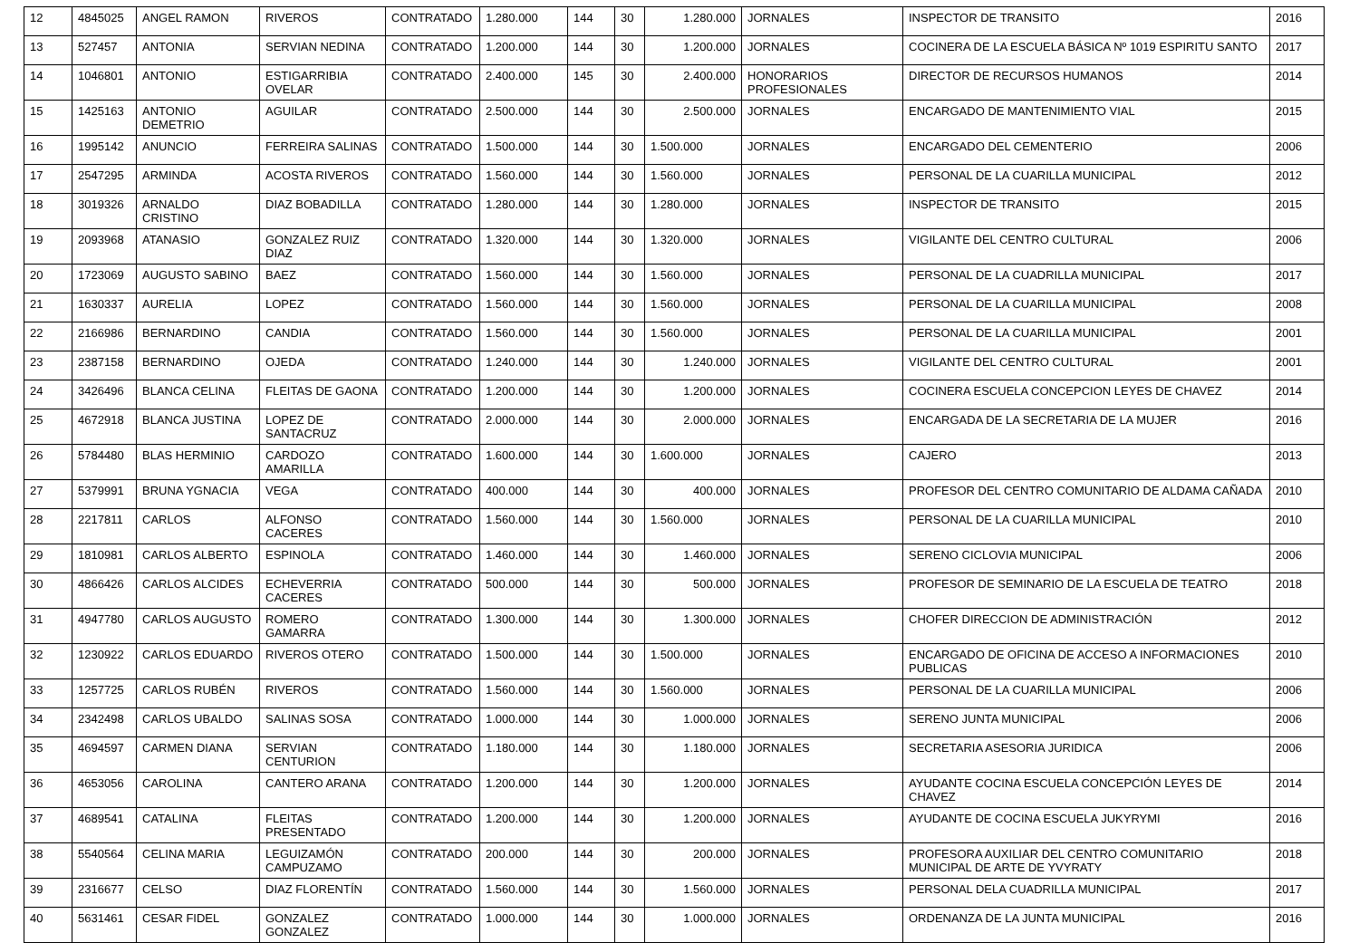| 12 | 4845025 | ANGEL RAMON | RIVEROS | CONTRATADO | 1.280.000 | 144 | 30 | 1.280.000 | JORNALES | INSPECTOR DE TRANSITO | 2016 |
| 13 | 527457 | ANTONIA | SERVIAN NEDINA | CONTRATADO | 1.200.000 | 144 | 30 | 1.200.000 | JORNALES | COCINERA DE LA ESCUELA BÁSICA Nº 1019 ESPIRITU SANTO | 2017 |
| 14 | 1046801 | ANTONIO | ESTIGARRIBIA OVELAR | CONTRATADO | 2.400.000 | 145 | 30 | 2.400.000 | HONORARIOS PROFESIONALES | DIRECTOR DE RECURSOS HUMANOS | 2014 |
| 15 | 1425163 | ANTONIO DEMETRIO | AGUILAR | CONTRATADO | 2.500.000 | 144 | 30 | 2.500.000 | JORNALES | ENCARGADO DE MANTENIMIENTO VIAL | 2015 |
| 16 | 1995142 | ANUNCIO | FERREIRA SALINAS | CONTRATADO | 1.500.000 | 144 | 30 | 1.500.000 | JORNALES | ENCARGADO DEL CEMENTERIO | 2006 |
| 17 | 2547295 | ARMINDA | ACOSTA RIVEROS | CONTRATADO | 1.560.000 | 144 | 30 | 1.560.000 | JORNALES | PERSONAL DE LA CUARILLA MUNICIPAL | 2012 |
| 18 | 3019326 | ARNALDO CRISTINO | DIAZ BOBADILLA | CONTRATADO | 1.280.000 | 144 | 30 | 1.280.000 | JORNALES | INSPECTOR DE TRANSITO | 2015 |
| 19 | 2093968 | ATANASIO | GONZALEZ RUIZ DIAZ | CONTRATADO | 1.320.000 | 144 | 30 | 1.320.000 | JORNALES | VIGILANTE DEL CENTRO CULTURAL | 2006 |
| 20 | 1723069 | AUGUSTO SABINO | BAEZ | CONTRATADO | 1.560.000 | 144 | 30 | 1.560.000 | JORNALES | PERSONAL DE LA CUADRILLA MUNICIPAL | 2017 |
| 21 | 1630337 | AURELIA | LOPEZ | CONTRATADO | 1.560.000 | 144 | 30 | 1.560.000 | JORNALES | PERSONAL DE LA CUARILLA MUNICIPAL | 2008 |
| 22 | 2166986 | BERNARDINO | CANDIA | CONTRATADO | 1.560.000 | 144 | 30 | 1.560.000 | JORNALES | PERSONAL DE LA CUARILLA MUNICIPAL | 2001 |
| 23 | 2387158 | BERNARDINO | OJEDA | CONTRATADO | 1.240.000 | 144 | 30 | 1.240.000 | JORNALES | VIGILANTE DEL CENTRO CULTURAL | 2001 |
| 24 | 3426496 | BLANCA CELINA | FLEITAS DE GAONA | CONTRATADO | 1.200.000 | 144 | 30 | 1.200.000 | JORNALES | COCINERA ESCUELA CONCEPCION LEYES DE CHAVEZ | 2014 |
| 25 | 4672918 | BLANCA JUSTINA | LOPEZ DE SANTACRUZ | CONTRATADO | 2.000.000 | 144 | 30 | 2.000.000 | JORNALES | ENCARGADA DE LA SECRETARIA DE LA MUJER | 2016 |
| 26 | 5784480 | BLAS HERMINIO | CARDOZO AMARILLA | CONTRATADO | 1.600.000 | 144 | 30 | 1.600.000 | JORNALES | CAJERO | 2013 |
| 27 | 5379991 | BRUNA YGNACIA | VEGA | CONTRATADO | 400.000 | 144 | 30 | 400.000 | JORNALES | PROFESOR DEL CENTRO COMUNITARIO DE ALDAMA CAÑADA | 2010 |
| 28 | 2217811 | CARLOS | ALFONSO CACERES | CONTRATADO | 1.560.000 | 144 | 30 | 1.560.000 | JORNALES | PERSONAL DE LA CUARILLA MUNICIPAL | 2010 |
| 29 | 1810981 | CARLOS ALBERTO | ESPINOLA | CONTRATADO | 1.460.000 | 144 | 30 | 1.460.000 | JORNALES | SERENO CICLOVIA MUNICIPAL | 2006 |
| 30 | 4866426 | CARLOS ALCIDES | ECHEVERRIA CACERES | CONTRATADO | 500.000 | 144 | 30 | 500.000 | JORNALES | PROFESOR DE SEMINARIO DE LA ESCUELA DE TEATRO | 2018 |
| 31 | 4947780 | CARLOS AUGUSTO | ROMERO GAMARRA | CONTRATADO | 1.300.000 | 144 | 30 | 1.300.000 | JORNALES | CHOFER DIRECCION DE ADMINISTRACIÓN | 2012 |
| 32 | 1230922 | CARLOS EDUARDO | RIVEROS OTERO | CONTRATADO | 1.500.000 | 144 | 30 | 1.500.000 | JORNALES | ENCARGADO DE OFICINA DE ACCESO A INFORMACIONES PUBLICAS | 2010 |
| 33 | 1257725 | CARLOS RUBÉN | RIVEROS | CONTRATADO | 1.560.000 | 144 | 30 | 1.560.000 | JORNALES | PERSONAL DE LA CUARILLA MUNICIPAL | 2006 |
| 34 | 2342498 | CARLOS UBALDO | SALINAS SOSA | CONTRATADO | 1.000.000 | 144 | 30 | 1.000.000 | JORNALES | SERENO JUNTA MUNICIPAL | 2006 |
| 35 | 4694597 | CARMEN DIANA | SERVIAN CENTURION | CONTRATADO | 1.180.000 | 144 | 30 | 1.180.000 | JORNALES | SECRETARIA ASESORIA JURIDICA | 2006 |
| 36 | 4653056 | CAROLINA | CANTERO ARANA | CONTRATADO | 1.200.000 | 144 | 30 | 1.200.000 | JORNALES | AYUDANTE COCINA ESCUELA CONCEPCIÓN LEYES DE CHAVEZ | 2014 |
| 37 | 4689541 | CATALINA | FLEITAS PRESENTADO | CONTRATADO | 1.200.000 | 144 | 30 | 1.200.000 | JORNALES | AYUDANTE DE COCINA ESCUELA JUKYRYMI | 2016 |
| 38 | 5540564 | CELINA MARIA | LEGUIZAMÓN CAMPUZAMO | CONTRATADO | 200.000 | 144 | 30 | 200.000 | JORNALES | PROFESORA AUXILIAR DEL CENTRO COMUNITARIO MUNICIPAL DE ARTE DE YVYRATY | 2018 |
| 39 | 2316677 | CELSO | DIAZ FLORENTÍN | CONTRATADO | 1.560.000 | 144 | 30 | 1.560.000 | JORNALES | PERSONAL DELA CUADRILLA MUNICIPAL | 2017 |
| 40 | 5631461 | CESAR FIDEL | GONZALEZ GONZALEZ | CONTRATADO | 1.000.000 | 144 | 30 | 1.000.000 | JORNALES | ORDENANZA DE LA JUNTA MUNICIPAL | 2016 |